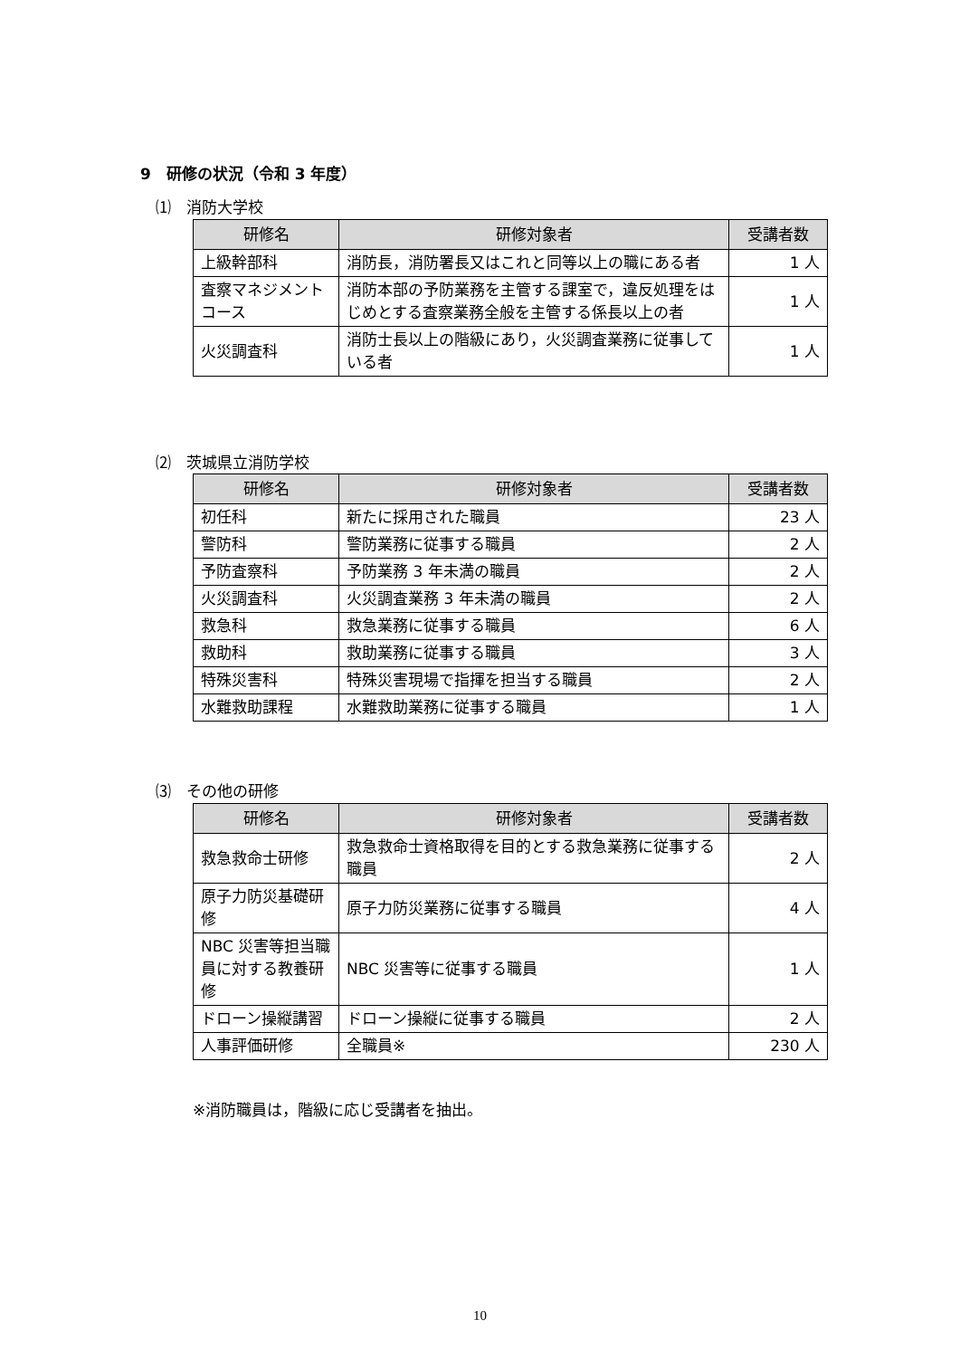9　研修の状況（令和 3 年度）
⑴　消防大学校
| 研修名 | 研修対象者 | 受講者数 |
| --- | --- | --- |
| 上級幹部科 | 消防長，消防署長又はこれと同等以上の職にある者 | 1 人 |
| 査察マネジメントコース | 消防本部の予防業務を主管する課室で，違反処理をはじめとする査察業務全般を主管する係長以上の者 | 1 人 |
| 火災調査科 | 消防士長以上の階級にあり，火災調査業務に従事している者 | 1 人 |
⑵　茨城県立消防学校
| 研修名 | 研修対象者 | 受講者数 |
| --- | --- | --- |
| 初任科 | 新たに採用された職員 | 23 人 |
| 警防科 | 警防業務に従事する職員 | 2 人 |
| 予防査察科 | 予防業務 3 年未満の職員 | 2 人 |
| 火災調査科 | 火災調査業務 3 年未満の職員 | 2 人 |
| 救急科 | 救急業務に従事する職員 | 6 人 |
| 救助科 | 救助業務に従事する職員 | 3 人 |
| 特殊災害科 | 特殊災害現場で指揮を担当する職員 | 2 人 |
| 水難救助課程 | 水難救助業務に従事する職員 | 1 人 |
⑶　その他の研修
| 研修名 | 研修対象者 | 受講者数 |
| --- | --- | --- |
| 救急救命士研修 | 救急救命士資格取得を目的とする救急業務に従事する職員 | 2 人 |
| 原子力防災基礎研修 | 原子力防災業務に従事する職員 | 4 人 |
| NBC 災害等担当職員に対する教養研修 | NBC 災害等に従事する職員 | 1 人 |
| ドローン操縦講習 | ドローン操縦に従事する職員 | 2 人 |
| 人事評価研修 | 全職員※ | 230 人 |
※消防職員は，階級に応じ受講者を抽出。
10